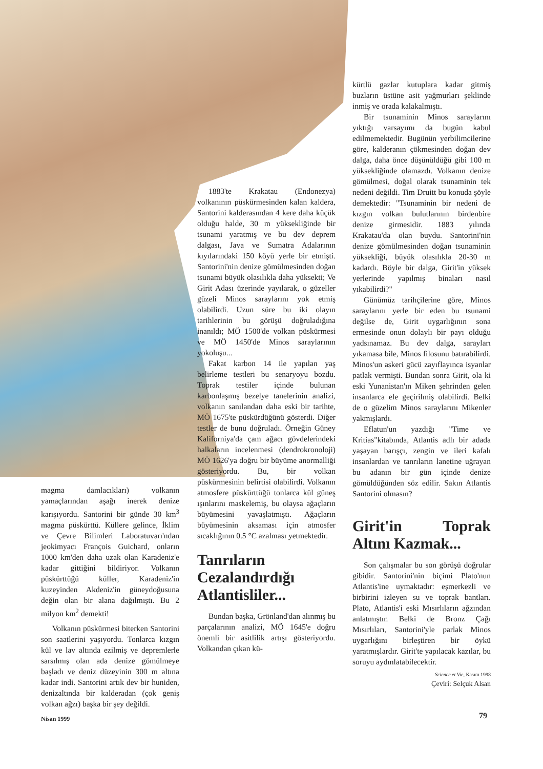magma damlacıkları) volkanın yamaçlarından aşağı inerek denize karışıyordu. Santorini bir günde 30 km<sup>3</sup> magma püskürttü. Küllere gelince, İklim ve Çevre Bilimleri Laboratuvarı'ndan jeokimyacı François Guichard, onların 1000 km'den daha uzak olan Karadeniz'e kadar gittiğini bildiriyor. Volkanın püskürttüğü küller, Karadeniz'in kuzeyinden Akdeniz'in güneydoğusuna değin olan bir alana dağılmıştı. Bu 2 milyon km<sup>2</sup> demekti!
Volkanın püskürmesi biterken Santorini son saatlerini yaşıyordu. Tonlarca kızgın kül ve lav altında ezilmiş ve depremlerle sarsılmış olan ada denize gömülmeye başladı ve deniz düzeyinin 300 m altına kadar indi. Santorini artık dev bir huniden, denizaltında bir kalderadan (çok geniş volkan ağzı) başka bir şey değildi.
1883'te Krakatau (Endonezya) volkanının püskürmesinden kalan kaldera, Santorini kalderasından 4 kere daha küçük olduğu halde, 30 m yüksekliğinde bir tsunami yaratmış ve bu dev deprem dalgası, Java ve Sumatra Adalarının kıyılarındaki 150 köyü yerle bir etmişti. Santorini'nin denize gömülmesinden doğan tsunami büyük olasılıkla daha yüksekti; Ve Girit Adası üzerinde yayılarak, o güzeller güzeli Minos saraylarını yok etmiş olabilirdi. Uzun süre bu iki olayın tarihlerinin bu görüşü doğruladığına inanıldı; MÖ 1500'de volkan püskürmesi ve MÖ 1450'de Minos saraylarının yokoluşu...
Fakat karbon 14 ile yapılan yaş belirleme testleri bu senaryoyu bozdu. Toprak testiler içinde bulunan karbonlaşmış bezelye tanelerinin analizi, volkanın sanılandan daha eski bir tarihte, MÖ 1675'te püskürdüğünü gösterdi. Diğer testler de bunu doğruladı. Örneğin Güney Kaliforniya'da çam ağacı gövdelerindeki halkaların incelenmesi (dendrokronoloji) MÖ 1626'ya doğru bir büyüme anormalliği gösteriyordu. Bu, bir volkan püskürmesinin belirtisi olabilirdi. Volkanın atmosfere püskürttüğü tonlarca kül güneş ışınlarını maskelemiş, bu olaysa ağaçların büyümesini yavaşlatmıştı. Ağaçların büyümesinin aksaması için atmosfer sıcaklığının 0.5 °C azalması yetmektedir.
Tanrıların Cezalandırdığı Atlantisliler...
Bundan başka, Grönland'dan alınmış bu parçalarının analizi, MÖ 1645'e doğru önemli bir asitlilik artışı gösteriyordu. Volkandan çıkan kü-
kürtlü gazlar kutuplara kadar gitmiş buzların üstüne asit yağmurları şeklinde inmiş ve orada kalakalmıştı.
Bir tsunaminin Minos saraylarını yıktığı varsayımı da bugün kabul edilmemektedir. Bugünün yerbilimcilerine göre, kalderanın çökmesinden doğan dev dalga, daha önce düşünüldüğü gibi 100 m yüksekliğinde olamazdı. Volkanın denize gömülmesi, doğal olarak tsunaminin tek nedeni değildi. Tim Druitt bu konuda şöyle demektedir: "Tsunaminin bir nedeni de kızgın volkan bulutlarının birdenbire denize girmesidir. 1883 yılında Krakatau'da olan buydu. Santorini'nin denize gömülmesinden doğan tsunaminin yüksekliği, büyük olasılıkla 20-30 m kadardı. Böyle bir dalga, Girit'in yüksek yerlerinde yapılmış binaları nasıl yıkabilirdi?"
Günümüz tarihçilerine göre, Minos saraylarını yerle bir eden bu tsunami değilse de, Girit uygarlığının sona ermesinde onun dolaylı bir payı olduğu yadsınamaz. Bu dev dalga, sarayları yıkamasa bile, Minos filosunu batırabilirdi. Minos'un askeri gücü zayıflayınca isyanlar patlak vermişti. Bundan sonra Girit, ola ki eski Yunanistan'ın Miken şehrinden gelen insanlarca ele geçirilmiş olabilirdi. Belki de o güzelim Minos saraylarını Mikenler yakmışlardı.
Eflatun'un yazdığı "Time ve Kritias"kitabında, Atlantis adlı bir adada yaşayan barışçı, zengin ve ileri kafalı insanlardan ve tanrıların lanetine uğrayan bu adanın bir gün içinde denize gömüldüğünden söz edilir. Sakın Atlantis Santorini olmasın?
Girit'in Toprak Altını Kazmak...
Son çalışmalar bu son görüşü doğrular gibidir. Santorini'nin biçimi Plato'nun Atlantis'ine uymaktadır: eşmerkezli ve birbirini izleyen su ve toprak bantları. Plato, Atlantis'i eski Mısırlıların ağzından anlatmıştır. Belki de Bronz Çağı Mısırlıları, Santorini'yle parlak Minos uygarlığını birleştiren bir öykü yaratmışlardır. Girit'te yapılacak kazılar, bu soruyu aydınlatabilecektir.
Science et Vie, Kasım 1998
Çeviri: Selçuk Alsan
Nisan 1999 79